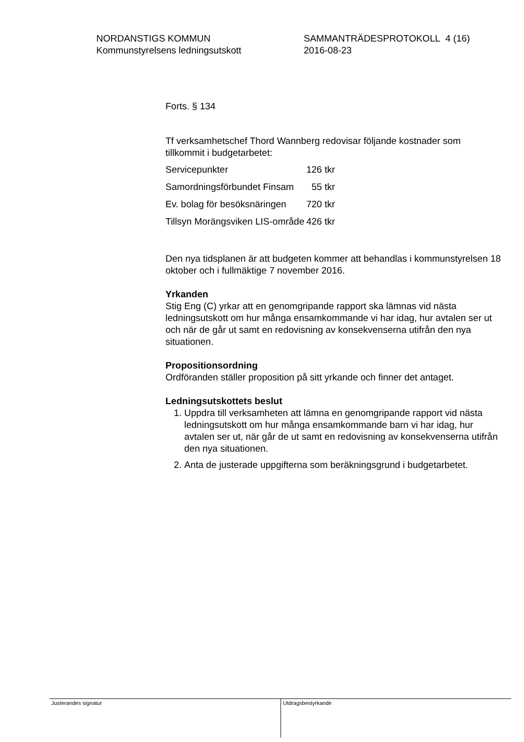NORDANSTIGS KOMMUN
Kommunstyrelsens ledningsutskott
SAMMANTRÄDESPROTOKOLL 4 (16)
2016-08-23
Forts. § 134
Tf verksamhetschef Thord Wannberg redovisar följande kostnader som tillkommit i budgetarbetet:
| Servicepunkter | 126 tkr |
| Samordningsförbundet Finsam | 55 tkr |
| Ev. bolag för besöksnäringen | 720 tkr |
| Tillsyn Morängsviken LIS-område | 426 tkr |
Den nya tidsplanen är att budgeten kommer att behandlas i kommunstyrelsen 18 oktober och i fullmäktige 7 november 2016.
Yrkanden
Stig Eng (C) yrkar att en genomgripande rapport ska lämnas vid nästa ledningsutskott om hur många ensamkommande vi har idag, hur avtalen ser ut och när de går ut samt en redovisning av konsekvenserna utifrån den nya situationen.
Propositionsordning
Ordföranden ställer proposition på sitt yrkande och finner det antaget.
Ledningsutskottets beslut
1. Uppdra till verksamheten att lämna en genomgripande rapport vid nästa ledningsutskott om hur många ensamkommande barn vi har idag, hur avtalen ser ut, när går de ut samt en redovisning av konsekvenserna utifrån den nya situationen.
2. Anta de justerade uppgifterna som beräkningsgrund i budgetarbetet.
Justerandes signatur Utdragsbestyrkande